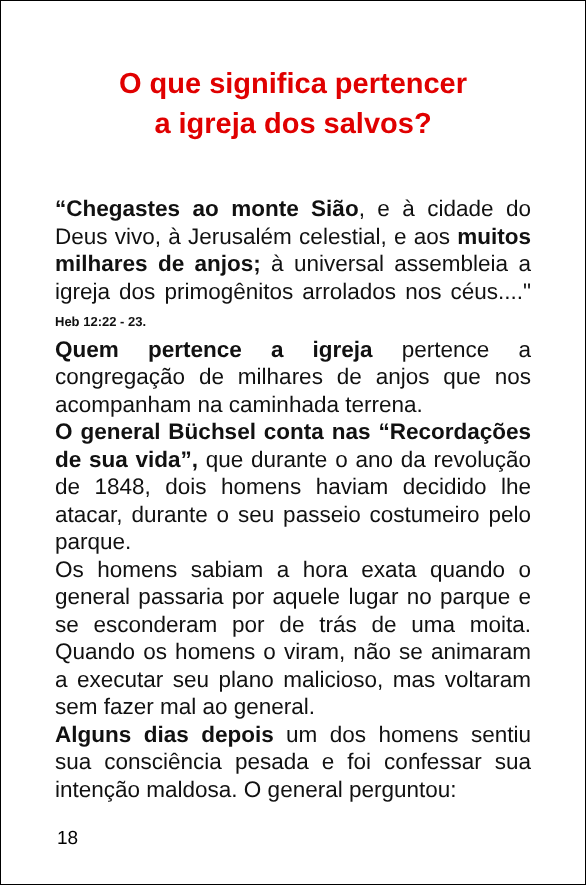O que significa pertencer
a igreja dos salvos?
“Chegastes ao monte Sião, e à cidade do Deus vivo, à Jerusalém celestial, e aos muitos milhares de anjos; à universal assembleia a igreja dos primogênitos arrolados nos céus...." Heb 12:22 - 23.
Quem pertence a igreja pertence a congregação de milhares de anjos que nos acompanham na caminhada terrena.
O general Büchsel conta nas “Recordações de sua vida”, que durante o ano da revolução de 1848, dois homens haviam decidido lhe atacar, durante o seu passeio costumeiro pelo parque.
Os homens sabiam a hora exata quando o general passaria por aquele lugar no parque e se esconderam por de trás de uma moita. Quando os homens o viram, não se animaram a executar seu plano malicioso, mas voltaram sem fazer mal ao general.
Alguns dias depois um dos homens sentiu sua consciência pesada e foi confessar sua intenção maldosa. O general perguntou:
18